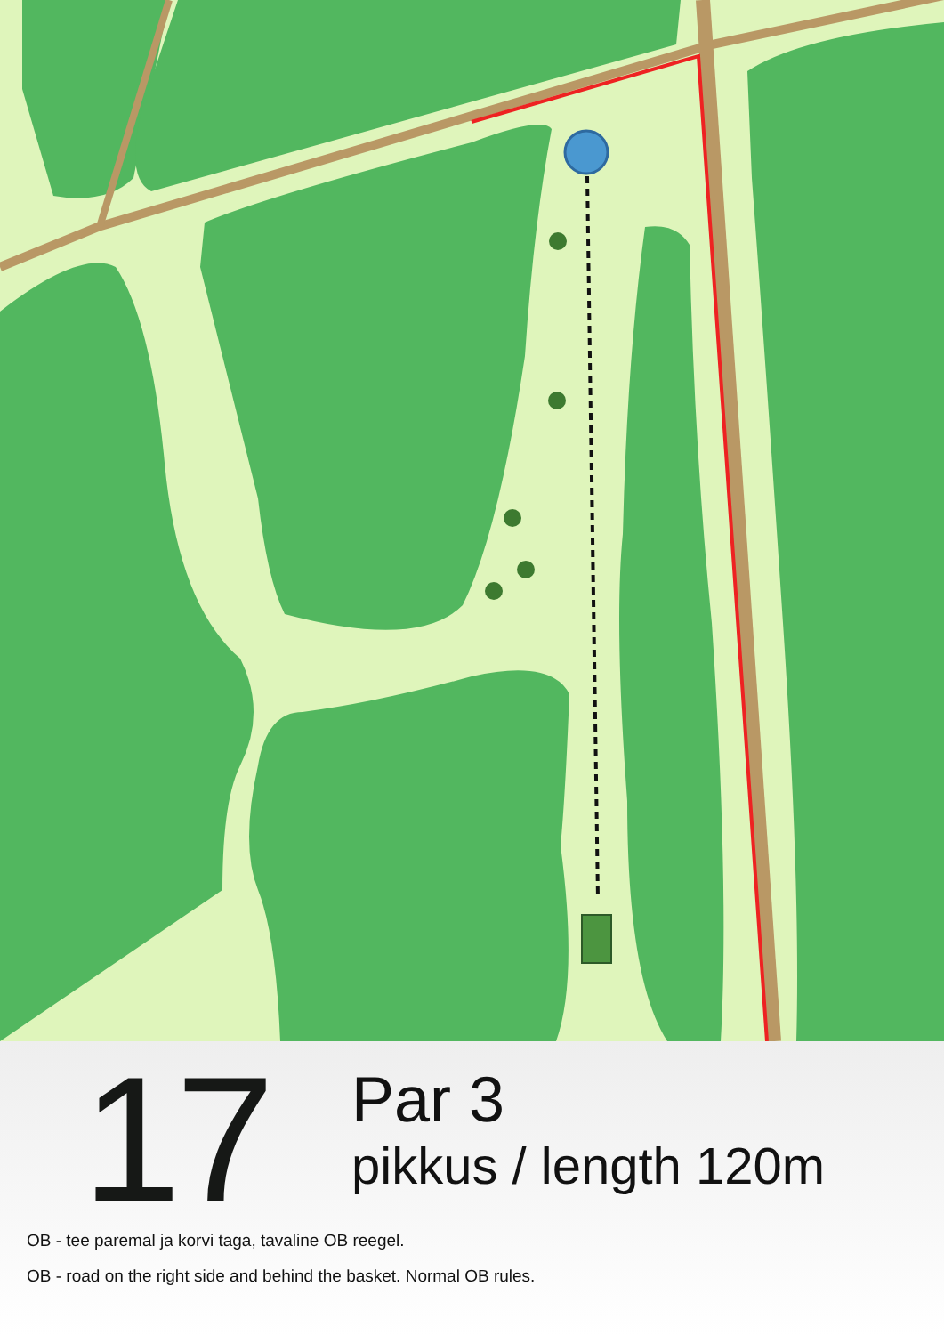17
Par 3
pikkus / length 120m
OB - tee paremal ja korvi taga, tavaline OB reegel.
OB - road on the right side and behind the basket. Normal OB rules.